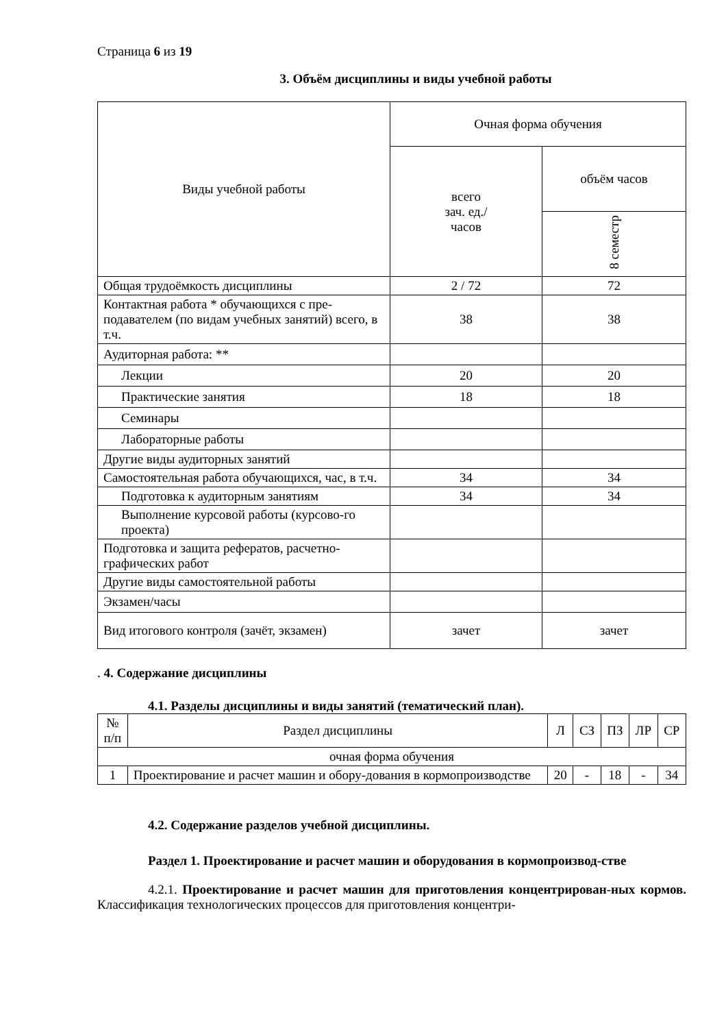Страница 6 из 19
3. Объём дисциплины и виды учебной работы
| Виды учебной работы | Очная форма обучения | |
| --- | --- | --- |
| | всего зач. ед./ часов | объём часов |
| | | 8 семестр |
| Общая трудоёмкость дисциплины | 2 / 72 | 72 |
| Контактная работа * обучающихся с пре-подавателем (по видам учебных занятий) всего, в т.ч. | 38 | 38 |
| Аудиторная работа: ** | | |
| Лекции | 20 | 20 |
| Практические занятия | 18 | 18 |
| Семинары | | |
| Лабораторные работы | | |
| Другие виды аудиторных занятий | | |
| Самостоятельная работа обучающихся, час, в т.ч. | 34 | 34 |
| Подготовка к аудиторным занятиям | 34 | 34 |
| Выполнение курсовой работы (курсово-го проекта) | | |
| Подготовка и защита рефератов, расчетно-графических работ | | |
| Другие виды самостоятельной работы | | |
| Экзамен/часы | | |
| Вид итогового контроля (зачёт, экзамен) | зачет | зачет |
. 4. Содержание дисциплины
4.1. Разделы дисциплины и виды занятий (тематический план).
| № п/п | Раздел дисциплины | Л | СЗ | ПЗ | ЛР | СР |
| --- | --- | --- | --- | --- | --- | --- |
| очная форма обучения | | | | | | |
| 1 | Проектирование и расчет машин и обору-дования в кормопроизводстве | 20 | - | 18 | - | 34 |
4.2. Содержание разделов учебной дисциплины.
Раздел 1. Проектирование и расчет машин и оборудования в кормопроизвод-стве
4.2.1. Проектирование и расчет машин для приготовления концентрирован-ных кормов. Классификация технологических процессов для приготовления концентри-